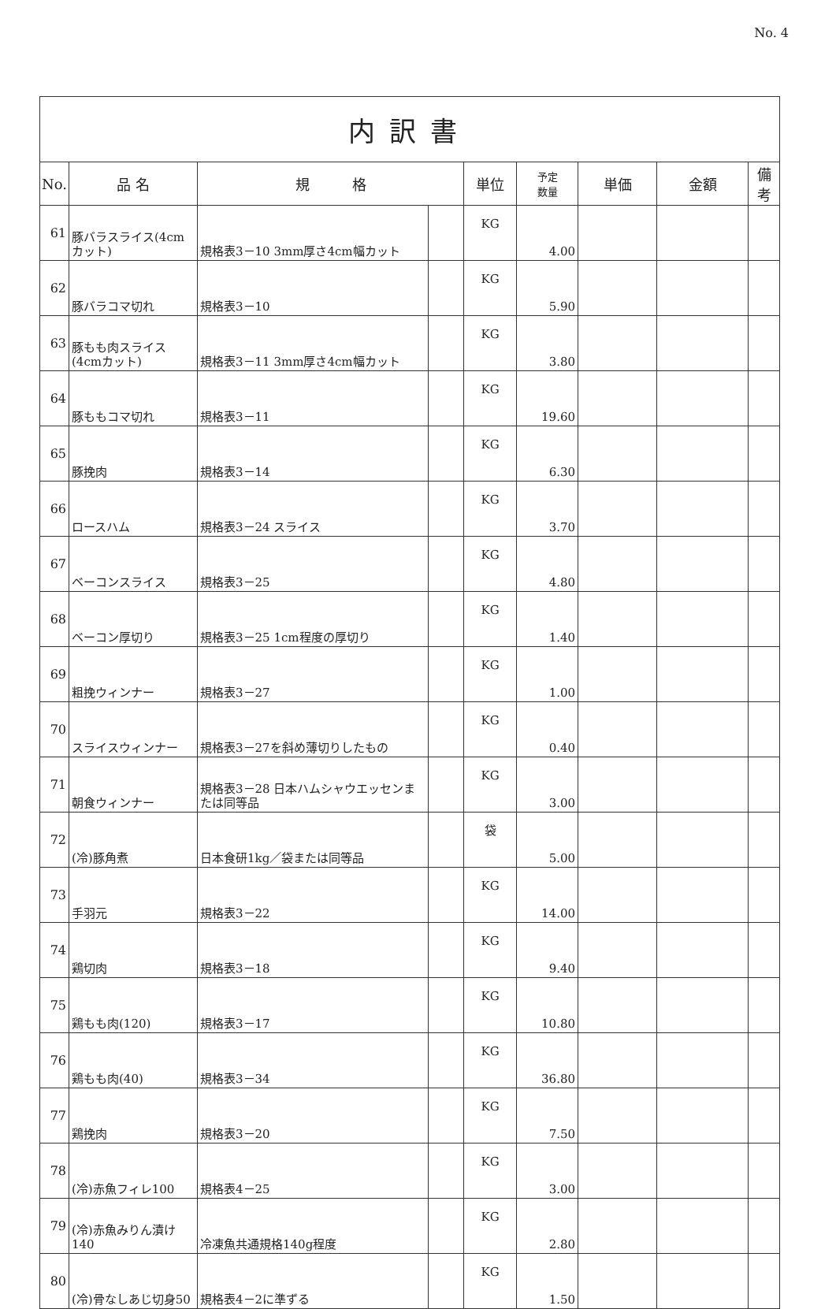No. 4
| 内訳書 | | | | | | | | |
| No. | 品 名 | 規 格 | | 単位 | 予定 数量 | 単価 | 金額 | 備 考 |
| 61 | 豚バラスライス(4cmカット) | 規格表3－10 3mm厚さ4cm幅カット | | KG | 4.00 | | | |
| 62 | 豚バラコマ切れ | 規格表3－10 | | KG | 5.90 | | | |
| 63 | 豚もも肉スライス(4cmカット) | 規格表3－11 3mm厚さ4cm幅カット | | KG | 3.80 | | | |
| 64 | 豚ももコマ切れ | 規格表3－11 | | KG | 19.60 | | | |
| 65 | 豚挽肉 | 規格表3－14 | | KG | 6.30 | | | |
| 66 | ロースハム | 規格表3－24 スライス | | KG | 3.70 | | | |
| 67 | ベーコンスライス | 規格表3－25 | | KG | 4.80 | | | |
| 68 | ベーコン厚切り | 規格表3－25 1cm程度の厚切り | | KG | 1.40 | | | |
| 69 | 粗挽ウィンナー | 規格表3－27 | | KG | 1.00 | | | |
| 70 | スライスウィンナー | 規格表3－27を斜め薄切りしたもの | | KG | 0.40 | | | |
| 71 | 朝食ウィンナー | 規格表3－28 日本ハムシャウエッセンまたは同等品 | | KG | 3.00 | | | |
| 72 | (冷)豚角煮 | 日本食研1kg／袋または同等品 | | 袋 | 5.00 | | | |
| 73 | 手羽元 | 規格表3－22 | | KG | 14.00 | | | |
| 74 | 鶏切肉 | 規格表3－18 | | KG | 9.40 | | | |
| 75 | 鶏もも肉(120) | 規格表3－17 | | KG | 10.80 | | | |
| 76 | 鶏もも肉(40) | 規格表3－34 | | KG | 36.80 | | | |
| 77 | 鶏挽肉 | 規格表3－20 | | KG | 7.50 | | | |
| 78 | (冷)赤魚フィレ100 | 規格表4－25 | | KG | 3.00 | | | |
| 79 | (冷)赤魚みりん漬け140 | 冷凍魚共通規格140g程度 | | KG | 2.80 | | | |
| 80 | (冷)骨なしあじ切身50 | 規格表4－2に準ずる | | KG | 1.50 | | | |